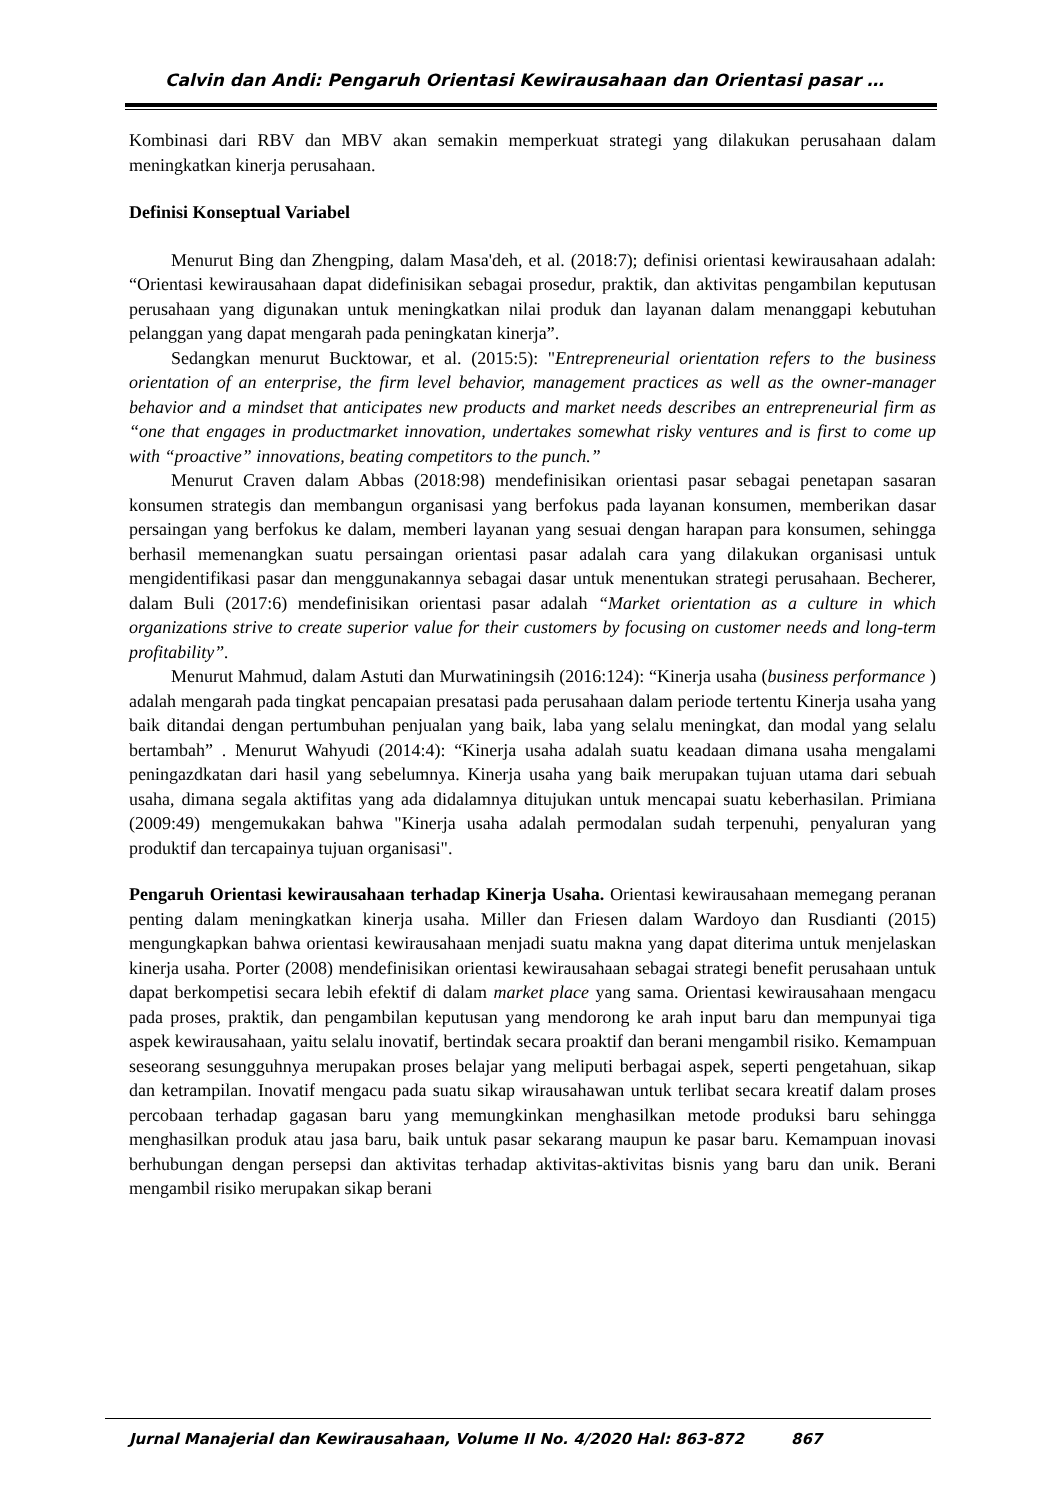Calvin dan Andi: Pengaruh Orientasi Kewirausahaan dan Orientasi pasar …
Kombinasi dari RBV dan MBV akan semakin memperkuat strategi yang dilakukan perusahaan dalam meningkatkan kinerja perusahaan.
Definisi Konseptual Variabel
Menurut Bing dan Zhengping, dalam Masa'deh, et al. (2018:7); definisi orientasi kewirausahaan adalah: “Orientasi kewirausahaan dapat didefinisikan sebagai prosedur, praktik, dan aktivitas pengambilan keputusan perusahaan yang digunakan untuk meningkatkan nilai produk dan layanan dalam menanggapi kebutuhan pelanggan yang dapat mengarah pada peningkatan kinerja”.
Sedangkan menurut Bucktowar, et al. (2015:5): "Entrepreneurial orientation refers to the business orientation of an enterprise, the firm level behavior, management practices as well as the owner-manager behavior and a mindset that anticipates new products and market needs describes an entrepreneurial firm as “one that engages in productmarket innovation, undertakes somewhat risky ventures and is first to come up with “proactive” innovations, beating competitors to the punch.”
Menurut Craven dalam Abbas (2018:98) mendefinisikan orientasi pasar sebagai penetapan sasaran konsumen strategis dan membangun organisasi yang berfokus pada layanan konsumen, memberikan dasar persaingan yang berfokus ke dalam, memberi layanan yang sesuai dengan harapan para konsumen, sehingga berhasil memenangkan suatu persaingan orientasi pasar adalah cara yang dilakukan organisasi untuk mengidentifikasi pasar dan menggunakannya sebagai dasar untuk menentukan strategi perusahaan. Becherer, dalam Buli (2017:6) mendefinisikan orientasi pasar adalah “Market orientation as a culture in which organizations strive to create superior value for their customers by focusing on customer needs and long-term profitability”.
Menurut Mahmud, dalam Astuti dan Murwatiningsih (2016:124): “Kinerja usaha (business performance ) adalah mengarah pada tingkat pencapaian presatasi pada perusahaan dalam periode tertentu Kinerja usaha yang baik ditandai dengan pertumbuhan penjualan yang baik, laba yang selalu meningkat, dan modal yang selalu bertambah” . Menurut Wahyudi (2014:4): “Kinerja usaha adalah suatu keadaan dimana usaha mengalami peningazdkatan dari hasil yang sebelumnya. Kinerja usaha yang baik merupakan tujuan utama dari sebuah usaha, dimana segala aktifitas yang ada didalamnya ditujukan untuk mencapai suatu keberhasilan. Primiana (2009:49) mengemukakan bahwa "Kinerja usaha adalah permodalan sudah terpenuhi, penyaluran yang produktif dan tercapainya tujuan organisasi".
Pengaruh Orientasi kewirausahaan terhadap Kinerja Usaha. Orientasi kewirausahaan memegang peranan penting dalam meningkatkan kinerja usaha. Miller dan Friesen dalam Wardoyo dan Rusdianti (2015) mengungkapkan bahwa orientasi kewirausahaan menjadi suatu makna yang dapat diterima untuk menjelaskan kinerja usaha. Porter (2008) mendefinisikan orientasi kewirausahaan sebagai strategi benefit perusahaan untuk dapat berkompetisi secara lebih efektif di dalam market place yang sama. Orientasi kewirausahaan mengacu pada proses, praktik, dan pengambilan keputusan yang mendorong ke arah input baru dan mempunyai tiga aspek kewirausahaan, yaitu selalu inovatif, bertindak secara proaktif dan berani mengambil risiko. Kemampuan seseorang sesungguhnya merupakan proses belajar yang meliputi berbagai aspek, seperti pengetahuan, sikap dan ketrampilan. Inovatif mengacu pada suatu sikap wirausahawan untuk terlibat secara kreatif dalam proses percobaan terhadap gagasan baru yang memungkinkan menghasilkan metode produksi baru sehingga menghasilkan produk atau jasa baru, baik untuk pasar sekarang maupun ke pasar baru. Kemampuan inovasi berhubungan dengan persepsi dan aktivitas terhadap aktivitas-aktivitas bisnis yang baru dan unik. Berani mengambil risiko merupakan sikap berani
Jurnal Manajerial dan Kewirausahaan, Volume II No. 4/2020 Hal: 863-872 867